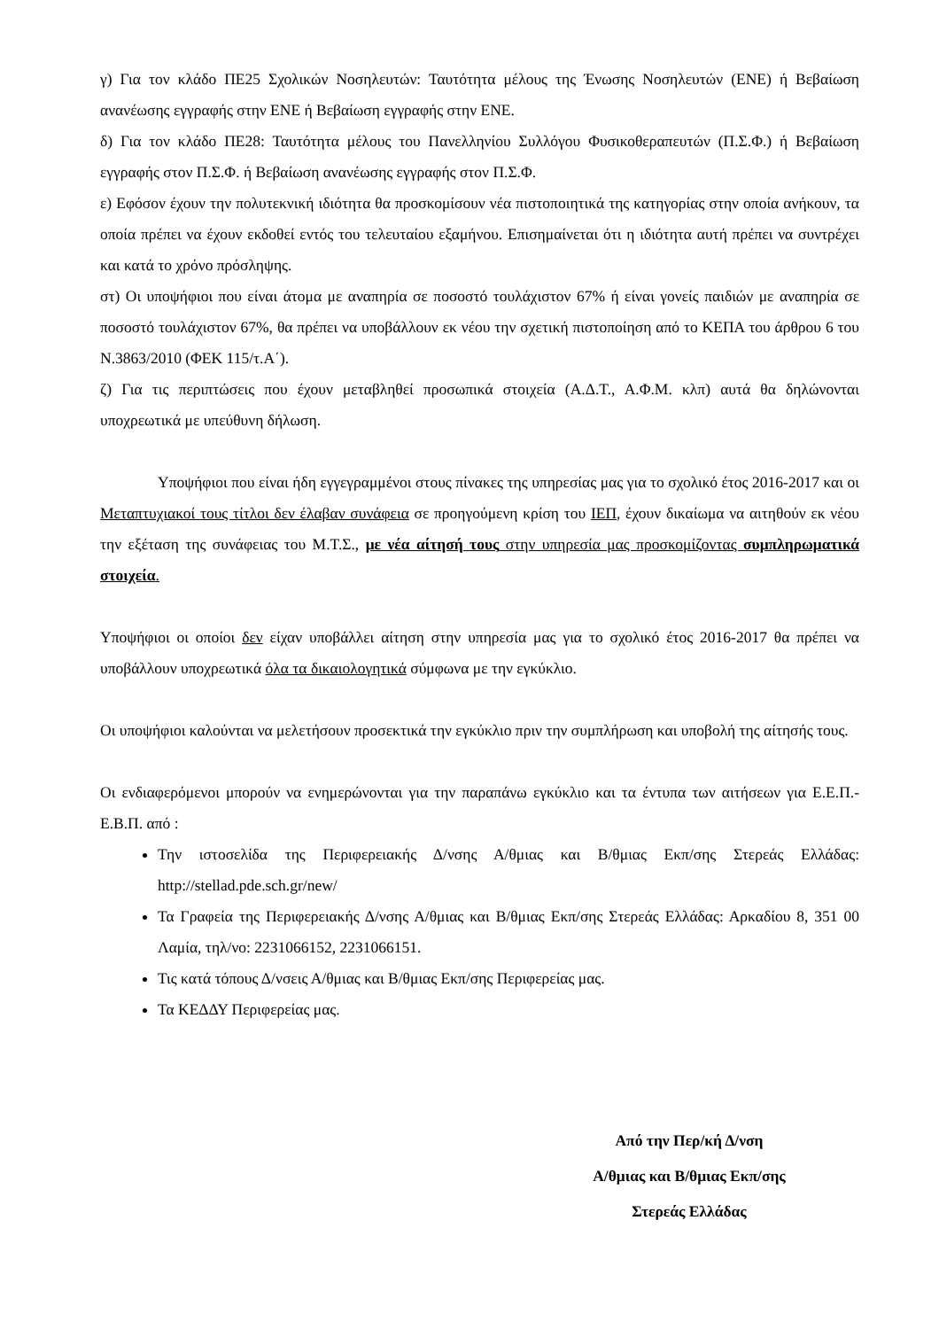γ) Για τον κλάδο ΠΕ25 Σχολικών Νοσηλευτών: Ταυτότητα μέλους της Ένωσης Νοσηλευτών (ΕΝΕ) ή Βεβαίωση ανανέωσης εγγραφής στην ΕΝΕ ή Βεβαίωση εγγραφής στην ΕΝΕ.
δ) Για τον κλάδο ΠΕ28: Ταυτότητα μέλους του Πανελληνίου Συλλόγου Φυσικοθεραπευτών (Π.Σ.Φ.) ή Βεβαίωση εγγραφής στον Π.Σ.Φ. ή Βεβαίωση ανανέωσης εγγραφής στον Π.Σ.Φ.
ε) Εφόσον έχουν την πολυτεκνική ιδιότητα θα προσκομίσουν νέα πιστοποιητικά της κατηγορίας στην οποία ανήκουν, τα οποία πρέπει να έχουν εκδοθεί εντός του τελευταίου εξαμήνου. Επισημαίνεται ότι η ιδιότητα αυτή πρέπει να συντρέχει και κατά το χρόνο πρόσληψης.
στ) Οι υποψήφιοι που είναι άτομα με αναπηρία σε ποσοστό τουλάχιστον 67% ή είναι γονείς παιδιών με αναπηρία σε ποσοστό τουλάχιστον 67%, θα πρέπει να υποβάλλουν εκ νέου την σχετική πιστοποίηση από το ΚΕΠΑ του άρθρου 6 του Ν.3863/2010 (ΦΕΚ 115/τ.Α΄).
ζ) Για τις περιπτώσεις που έχουν μεταβληθεί προσωπικά στοιχεία (Α.Δ.Τ., Α.Φ.Μ. κλπ) αυτά θα δηλώνονται υποχρεωτικά με υπεύθυνη δήλωση.
Υποψήφιοι που είναι ήδη εγγεγραμμένοι στους πίνακες της υπηρεσίας μας για το σχολικό έτος 2016-2017 και οι Μεταπτυχιακοί τους τίτλοι δεν έλαβαν συνάφεια σε προηγούμενη κρίση του ΙΕΠ, έχουν δικαίωμα να αιτηθούν εκ νέου την εξέταση της συνάφειας του Μ.Τ.Σ., με νέα αίτησή τους στην υπηρεσία μας προσκομίζοντας συμπληρωματικά στοιχεία.
Υποψήφιοι οι οποίοι δεν είχαν υποβάλλει αίτηση στην υπηρεσία μας για το σχολικό έτος 2016-2017 θα πρέπει να υποβάλλουν υποχρεωτικά όλα τα δικαιολογητικά σύμφωνα με την εγκύκλιο.
Οι υποψήφιοι καλούνται να μελετήσουν προσεκτικά την εγκύκλιο πριν την συμπλήρωση και υποβολή της αίτησής τους.
Οι ενδιαφερόμενοι μπορούν να ενημερώνονται για την παραπάνω εγκύκλιο και τα έντυπα των αιτήσεων για Ε.Ε.Π.- Ε.Β.Π. από :
Την ιστοσελίδα της Περιφερειακής Δ/νσης Α/θμιας και Β/θμιας Εκπ/σης Στερεάς Ελλάδας: http://stellad.pde.sch.gr/new/
Τα Γραφεία της Περιφερειακής Δ/νσης Α/θμιας και Β/θμιας Εκπ/σης Στερεάς Ελλάδας: Αρκαδίου 8, 351 00 Λαμία, τηλ/νο: 2231066152, 2231066151.
Τις κατά τόπους Δ/νσεις Α/θμιας και Β/θμιας Εκπ/σης Περιφερείας μας.
Τα ΚΕΔΔΥ Περιφερείας μας.
Από την Περ/κή Δ/νση
Α/θμιας και Β/θμιας Εκπ/σης
Στερεάς Ελλάδας